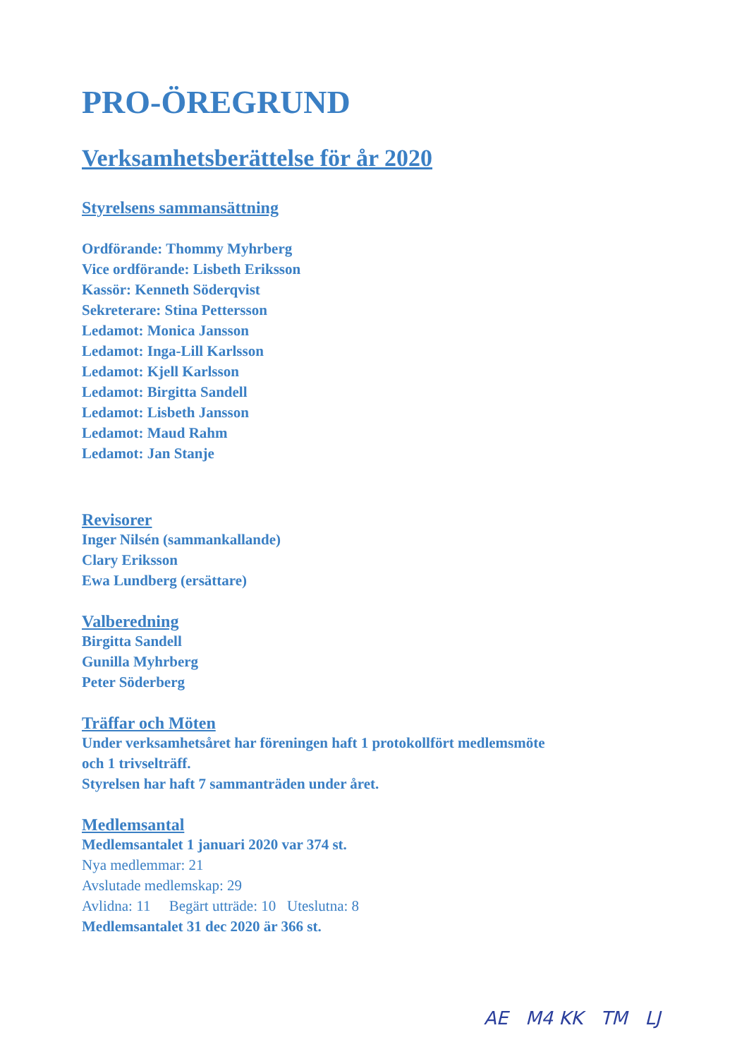PRO-ÖREGRUND
Verksamhetsberättelse för år 2020
Styrelsens sammansättning
Ordförande: Thommy Myhrberg
Vice ordförande: Lisbeth Eriksson
Kassör: Kenneth Söderqvist
Sekreterare: Stina Pettersson
Ledamot: Monica Jansson
Ledamot: Inga-Lill Karlsson
Ledamot: Kjell Karlsson
Ledamot: Birgitta Sandell
Ledamot: Lisbeth Jansson
Ledamot: Maud Rahm
Ledamot: Jan Stanje
Revisorer
Inger Nilsén (sammankallande)
Clary Eriksson
Ewa Lundberg (ersättare)
Valberedning
Birgitta Sandell
Gunilla Myhrberg
Peter Söderberg
Träffar och Möten
Under verksamhetsåret har föreningen haft 1 protokollfört medlemsmöte
och 1 trivselträff.
Styrelsen har haft 7 sammanträden under året.
Medlemsantal
Medlemsantalet 1 januari 2020 var 374 st.
Nya medlemmar: 21
Avslutade medlemskap: 29
Avlidna: 11 Begärt utträde: 10 Uteslutna: 8
Medlemsantalet 31 dec 2020 är 366 st.
AE M4 KK TM LJ